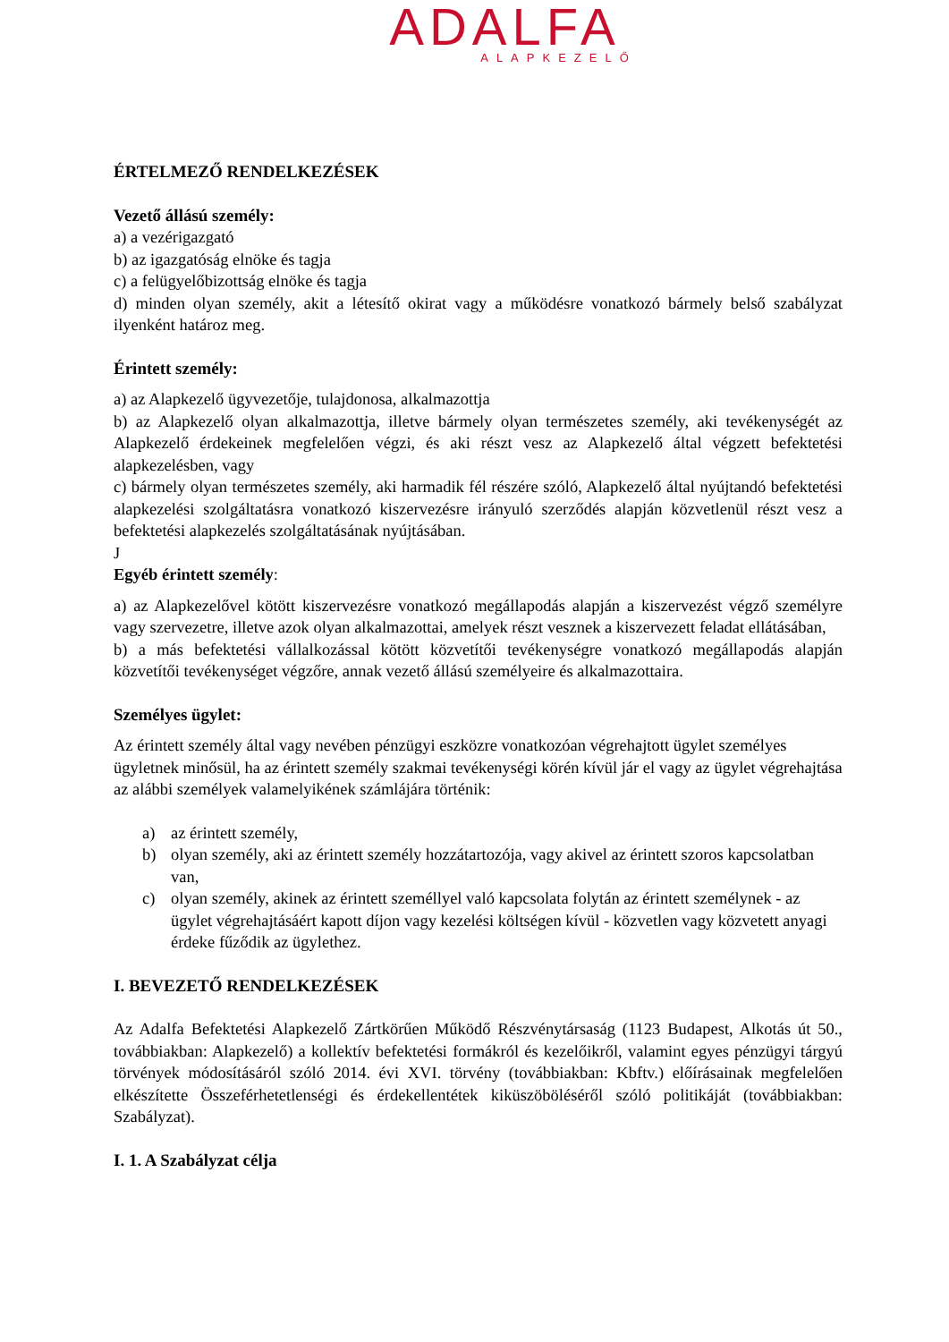ADALFA
ALAPKEZELŐ
ÉRTELMEZŐ RENDELKEZÉSEK
Vezető állású személy:
a) a vezérigazgató
b) az igazgatóság elnöke és tagja
c) a felügyelőbizottság elnöke és tagja
d) minden olyan személy, akit a létesítő okirat vagy a működésre vonatkozó bármely belső szabályzat ilyenként határoz meg.
Érintett személy:
a) az Alapkezelő ügyvezetője, tulajdonosa, alkalmazottja
b) az Alapkezelő olyan alkalmazottja, illetve bármely olyan természetes személy, aki tevékenységét az Alapkezelő érdekeinek megfelelően végzi, és aki részt vesz az Alapkezelő által végzett befektetési alapkezelésben, vagy
c) bármely olyan természetes személy, aki harmadik fél részére szóló, Alapkezelő által nyújtandó befektetési alapkezelési szolgáltatásra vonatkozó kiszervezésre irányuló szerződés alapján közvetlenül részt vesz a befektetési alapkezelés szolgáltatásának nyújtásában.
J
Egyéb érintett személy:
a) az Alapkezelővel kötött kiszervezésre vonatkozó megállapodás alapján a kiszervezést végző személyre vagy szervezetre, illetve azok olyan alkalmazottai, amelyek részt vesznek a kiszervezett feladat ellátásában,
b) a más befektetési vállalkozással kötött közvetítői tevékenységre vonatkozó megállapodás alapján közvetítői tevékenységet végzőre, annak vezető állású személyeire és alkalmazottaira.
Személyes ügylet:
Az érintett személy által vagy nevében pénzügyi eszközre vonatkozóan végrehajtott ügylet személyes ügyletnek minősül, ha az érintett személy szakmai tevékenységi körén kívül jár el vagy az ügylet végrehajtása az alábbi személyek valamelyikének számlájára történik:
a) az érintett személy,
b) olyan személy, aki az érintett személy hozzátartozója, vagy akivel az érintett szoros kapcsolatban van,
c) olyan személy, akinek az érintett személlyel való kapcsolata folytán az érintett személynek - az ügylet végrehajtásáért kapott díjon vagy kezelési költségen kívül - közvetlen vagy közvetett anyagi érdeke fűződik az ügylethez.
I. BEVEZETŐ RENDELKEZÉSEK
Az Adalfa Befektetési Alapkezelő Zártkörűen Működő Részvénytársaság (1123 Budapest, Alkotás út 50., továbbiakban: Alapkezelő) a kollektív befektetési formákról és kezelőikről, valamint egyes pénzügyi tárgyú törvények módosításáról szóló 2014. évi XVI. törvény (továbbiakban: Kbftv.) előírásainak megfelelően elkészítette Összeférhetetlenségi és érdekellentétek kiküszöböléséről szóló politikáját (továbbiakban: Szabályzat).
I. 1. A Szabályzat célja